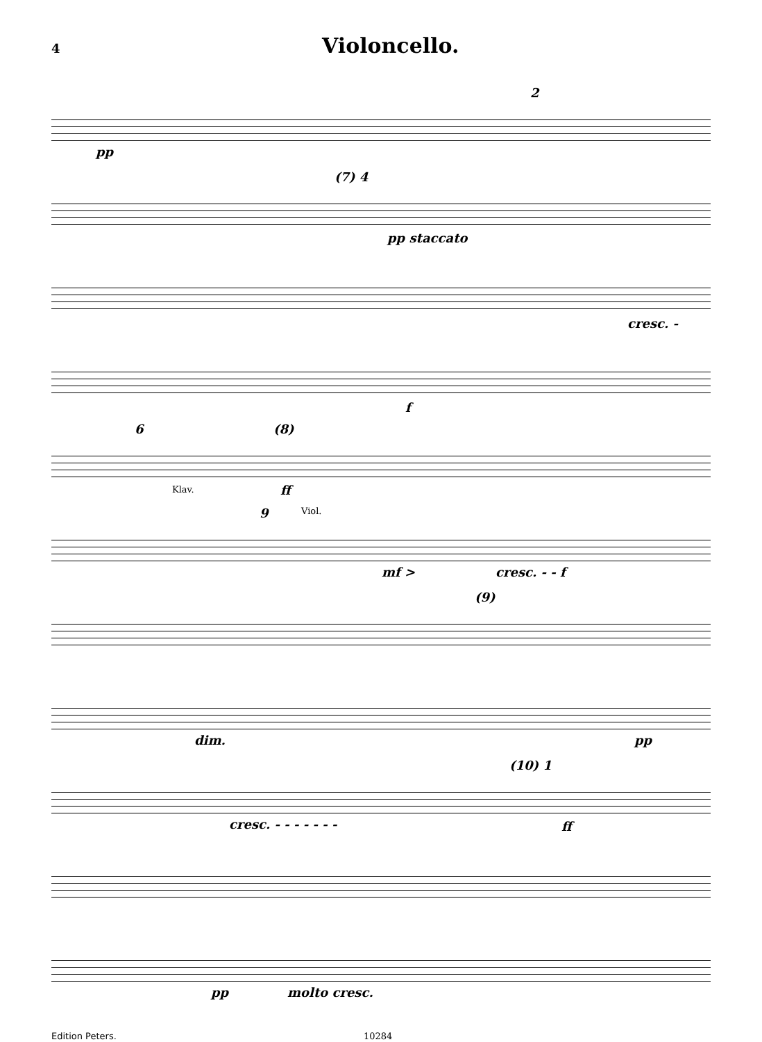4 Violoncello.
pp
2
(7) 4
pp staccato
cresc. -
f
6 (8)
Klav. ff
9 Viol.
mf > cresc. - - f
(9)
dim. pp
(10) 1
cresc. - - - - - - - ff
pp molto cresc.
Edition Peters. 10284